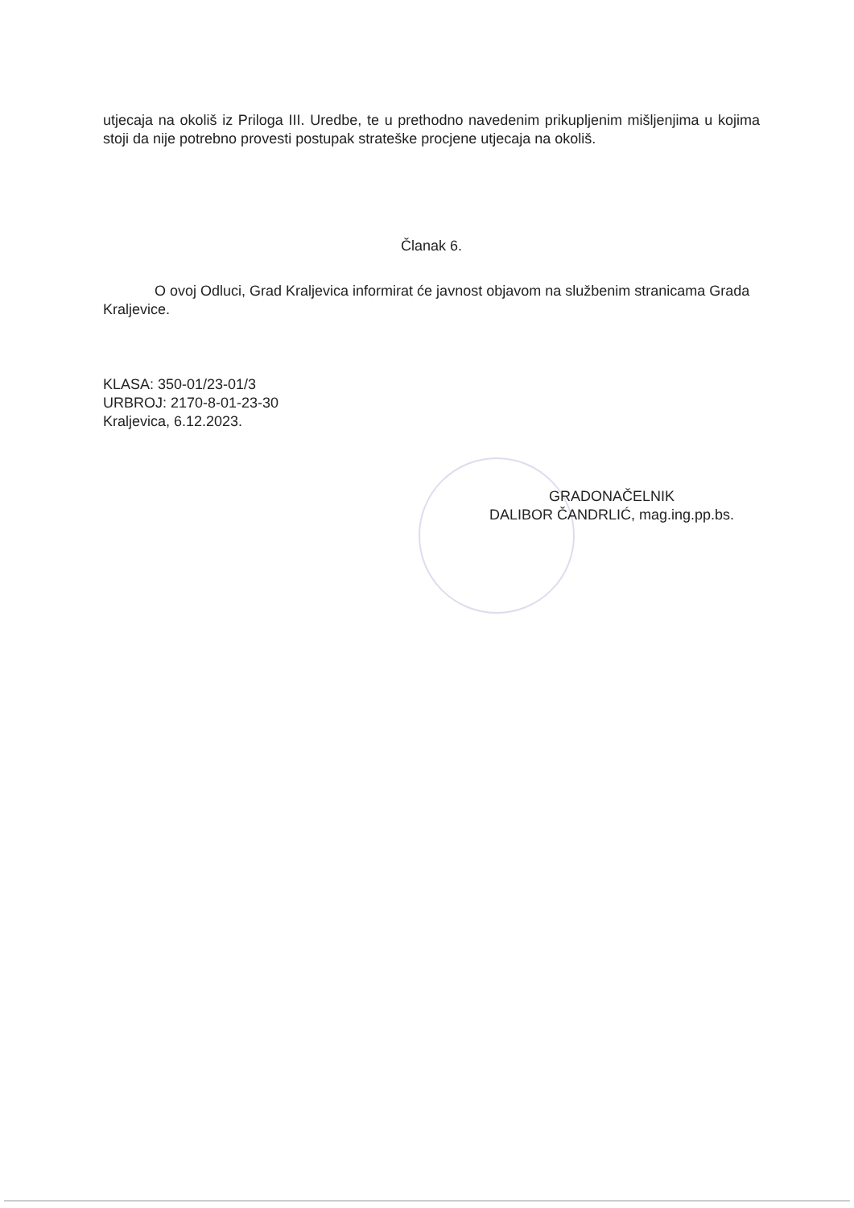utjecaja na okoliš iz Priloga III. Uredbe, te u prethodno navedenim prikupljenim mišljenjima u kojima stoji da nije potrebno provesti postupak strateške procjene utjecaja na okoliš.
Članak 6.
O ovoj Odluci, Grad Kraljevica informirat će javnost objavom na službenim stranicama Grada Kraljevice.
KLASA: 350-01/23-01/3
URBROJ: 2170-8-01-23-30
Kraljevica, 6.12.2023.
GRADONAČELNIK
DALIBOR ČANDRLIĆ, mag.ing.pp.bs.